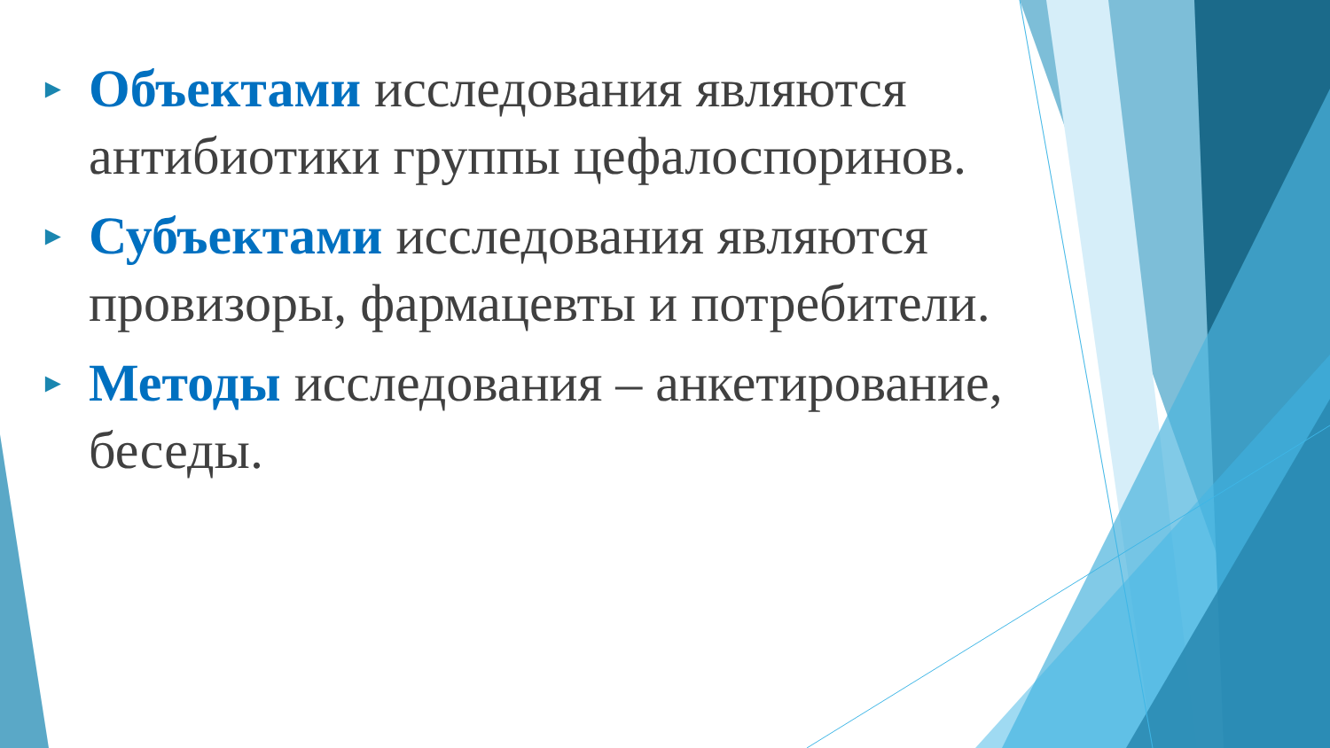►
Объектами исследования являются антибиотики группы цефалоспоринов.
►
Субъектами исследования являются провизоры, фармацевты и потребители.
►
Методы исследования – анкетирование, беседы.